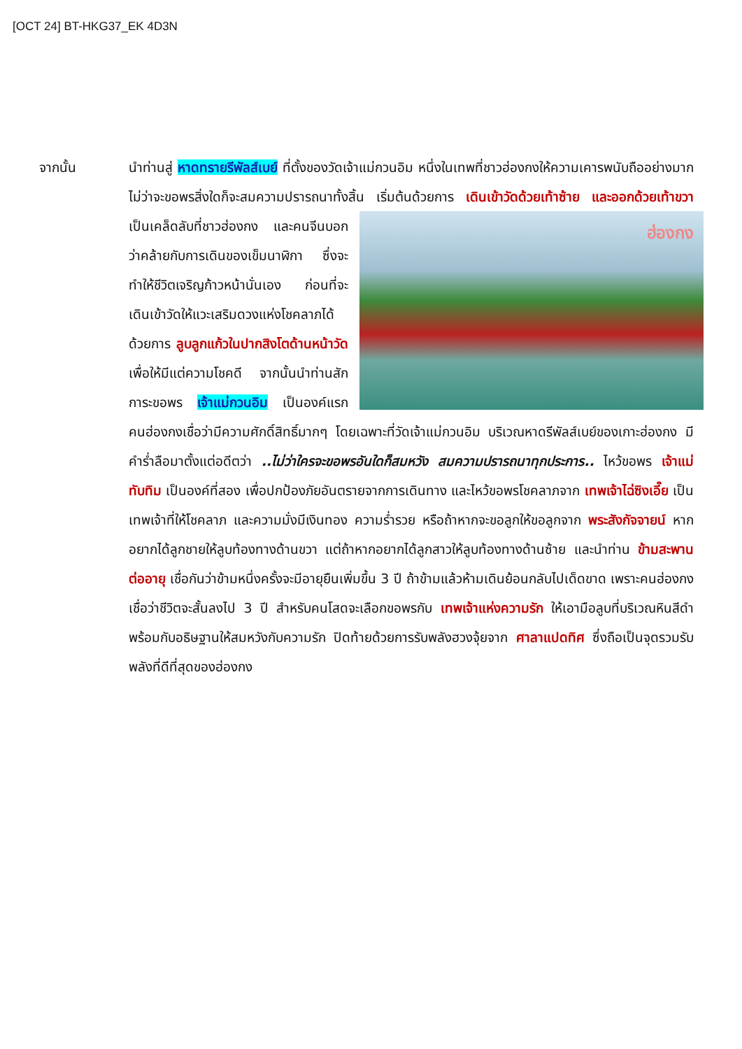[OCT 24] BT-HKG37_EK 4D3N
จากนั้น นำท่านสู่ หาดทรายรีพัลส์เบย์ ที่ตั้งของวัดเจ้าแม่กวนอิม หนึ่งในเทพที่ชาวฮ่องกงให้ความเคารพนับถืออย่างมาก ไม่ว่าจะขอพรสิ่งใดก็จะสมความปรารถนาทั้งสิ้น เริ่มต้นด้วยการ เดินเข้าวัดด้วย
ฮ่องกง
เท้าซ้าย และออกด้วยเท้าขวา เป็นเคล็ดลับที่ชาวฮ่องกง และคนจีนบอกว่าคล้ายกับการเดินของเข็มนาฬิกา ซึ่งจะทำให้ชีวิตเจริญก้าวหน้านั่นเอง ก่อนที่จะเดินเข้าวัดให้แวะเสริมดวงแห่งโชคลาภได้ด้วยการ ลูบลูกแก้วในปากสิงโตด้านหน้าวัด เพื่อให้มีแต่ความโชคดี จากนั้นนำท่านสักการะขอพร เจ้าแม่กวนอิม เป็นองค์แรก คนฮ่องกงเชื่อว่ามีความศักดิ์สิทธิ์มากๆ โดยเฉพาะที่วัดเจ้าแม่กวนอิม บริเวณหาดรีพัลส์เบย์ของเกาะฮ่องกง มีคำร่ำลือมาตั้งแต่อดีตว่า ..ไม่ว่าใครจะขอพรอันใดก็สมหวัง สมความปรารถนาทุกประการ.. ไหว้ขอพร เจ้าแม่ทับทิม เป็นองค์ที่สอง เพื่อปกป้องภัยอันตรายจากการเดินทาง และไหว้ขอพรโชคลาภจาก เทพเจ้าไฉ่ซิงเอี๊ย เป็นเทพเจ้าที่ให้โชคลาภ และความมั่งมีเงินทอง ความร่ำรวย หรือถ้าหากจะขอลูกให้ขอลูกจาก พระสังกัจจายน์ หากอยากได้ลูกชายให้ลูบท้องทางด้านขวา แต่ถ้าหากอยากได้ลูกสาวให้ลูบท้องทางด้านซ้าย และนำท่าน ข้ามสะพานต่ออายุ เชื่อกันว่าข้ามหนึ่งครั้งจะมีอายุยืนเพิ่มขึ้น 3 ปี ถ้าข้ามแล้วห้ามเดินย้อนกลับไปเด็ดขาด เพราะคนฮ่องกงเชื่อว่าชีวิตจะสั้นลงไป 3 ปี สำหรับคนโสดจะเลือกขอพรกับ เทพเจ้าแห่งความรัก ให้เอามือลูบที่บริเวณหินสีดำ พร้อมกับอธิษฐานให้สมหวังกับความรัก ปิดท้ายด้วยการรับพลังฮวงจุ้ยจาก ศาลาแปดทิศ ซึ่งถือเป็นจุดรวมรับพลังที่ดีที่สุดของฮ่องกง